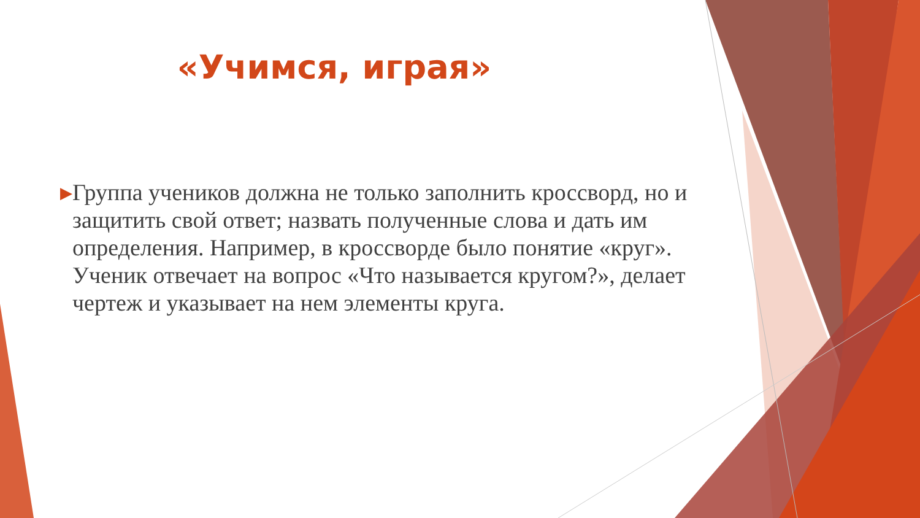«Учимся, играя»
▶
Группа учеников должна не только заполнить кроссворд, но и защитить свой ответ; назвать полученные слова и дать им определения. Например, в кроссворде было понятие «круг». Ученик отвечает на вопрос «Что называется кругом?», делает чертеж и указывает на нем элементы круга.